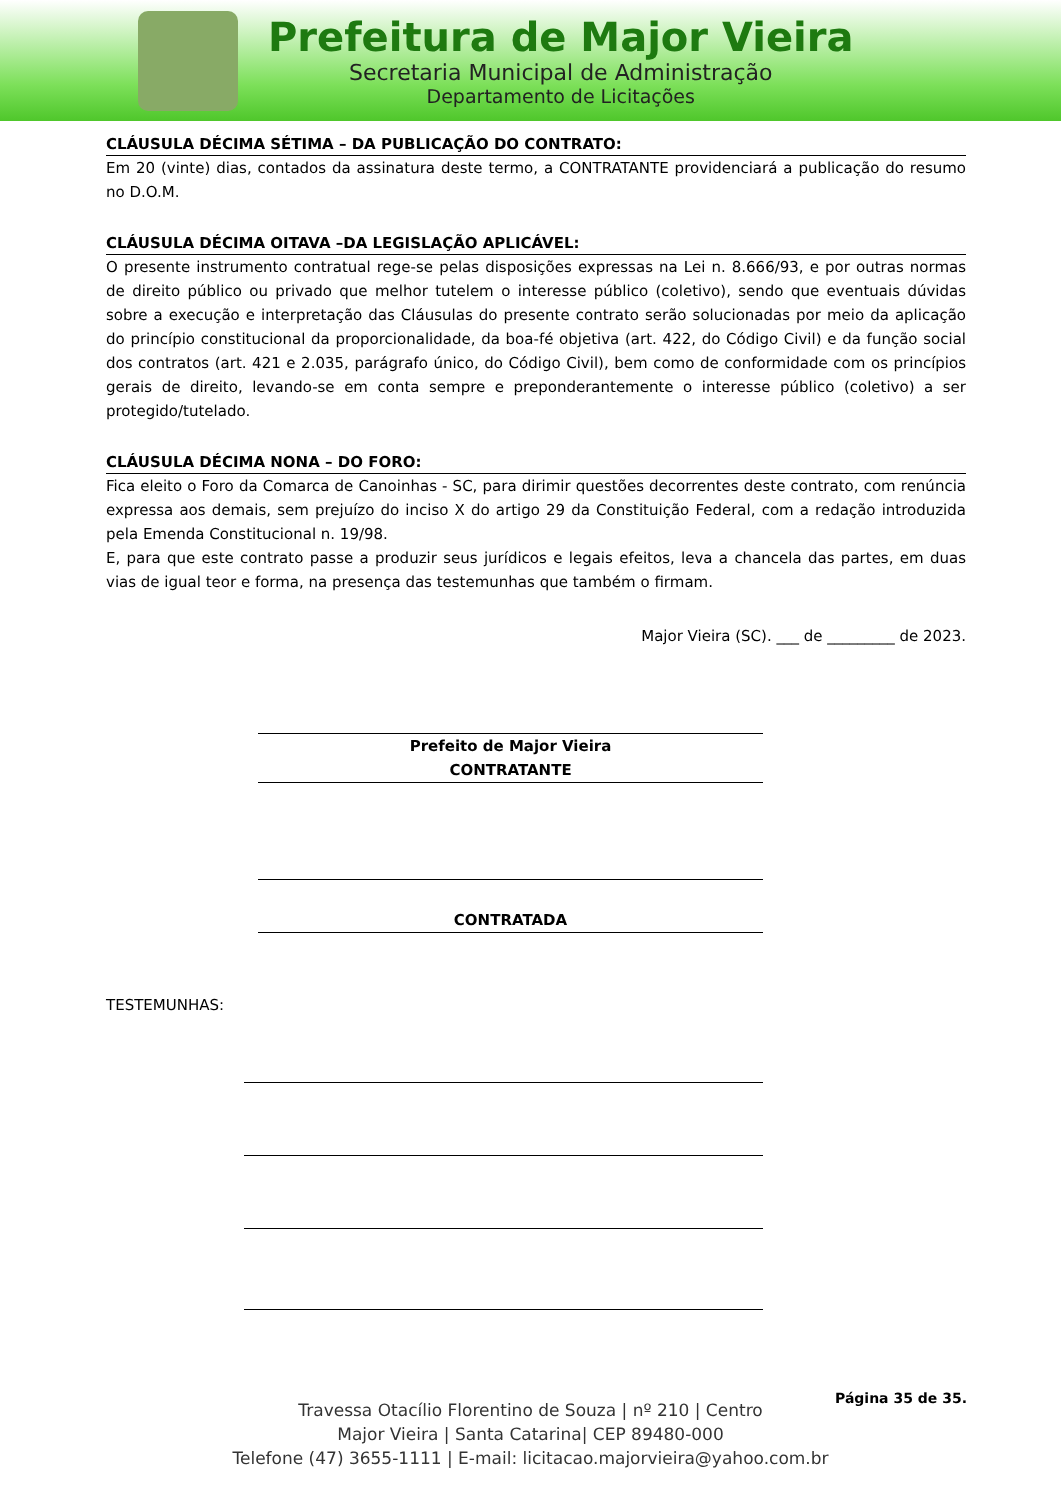Prefeitura de Major Vieira
Secretaria Municipal de Administração
Departamento de Licitações
CLÁUSULA DÉCIMA SÉTIMA – DA PUBLICAÇÃO DO CONTRATO:
Em 20 (vinte) dias, contados da assinatura deste termo, a CONTRATANTE providenciará a publicação do resumo no D.O.M.
CLÁUSULA DÉCIMA OITAVA –DA LEGISLAÇÃO APLICÁVEL:
O presente instrumento contratual rege-se pelas disposições expressas na Lei n. 8.666/93, e por outras normas de direito público ou privado que melhor tutelem o interesse público (coletivo), sendo que eventuais dúvidas sobre a execução e interpretação das Cláusulas do presente contrato serão solucionadas por meio da aplicação do princípio constitucional da proporcionalidade, da boa-fé objetiva (art. 422, do Código Civil) e da função social dos contratos (art. 421 e 2.035, parágrafo único, do Código Civil), bem como de conformidade com os princípios gerais de direito, levando-se em conta sempre e preponderantemente o interesse público (coletivo) a ser protegido/tutelado.
CLÁUSULA DÉCIMA NONA – DO FORO:
Fica eleito o Foro da Comarca de Canoinhas - SC, para dirimir questões decorrentes deste contrato, com renúncia expressa aos demais, sem prejuízo do inciso X do artigo 29 da Constituição Federal, com a redação introduzida pela Emenda Constitucional n. 19/98.
E, para que este contrato passe a produzir seus jurídicos e legais efeitos, leva a chancela das partes, em duas vias de igual teor e forma, na presença das testemunhas que também o firmam.
Major Vieira (SC). ___ de _________ de 2023.
Prefeito de Major Vieira
CONTRATANTE
CONTRATADA
TESTEMUNHAS:
Página 35 de 35.
Travessa Otacílio Florentino de Souza | nº 210 | Centro
Major Vieira | Santa Catarina| CEP 89480-000
Telefone (47) 3655-1111 | E-mail: licitacao.majorvieira@yahoo.com.br